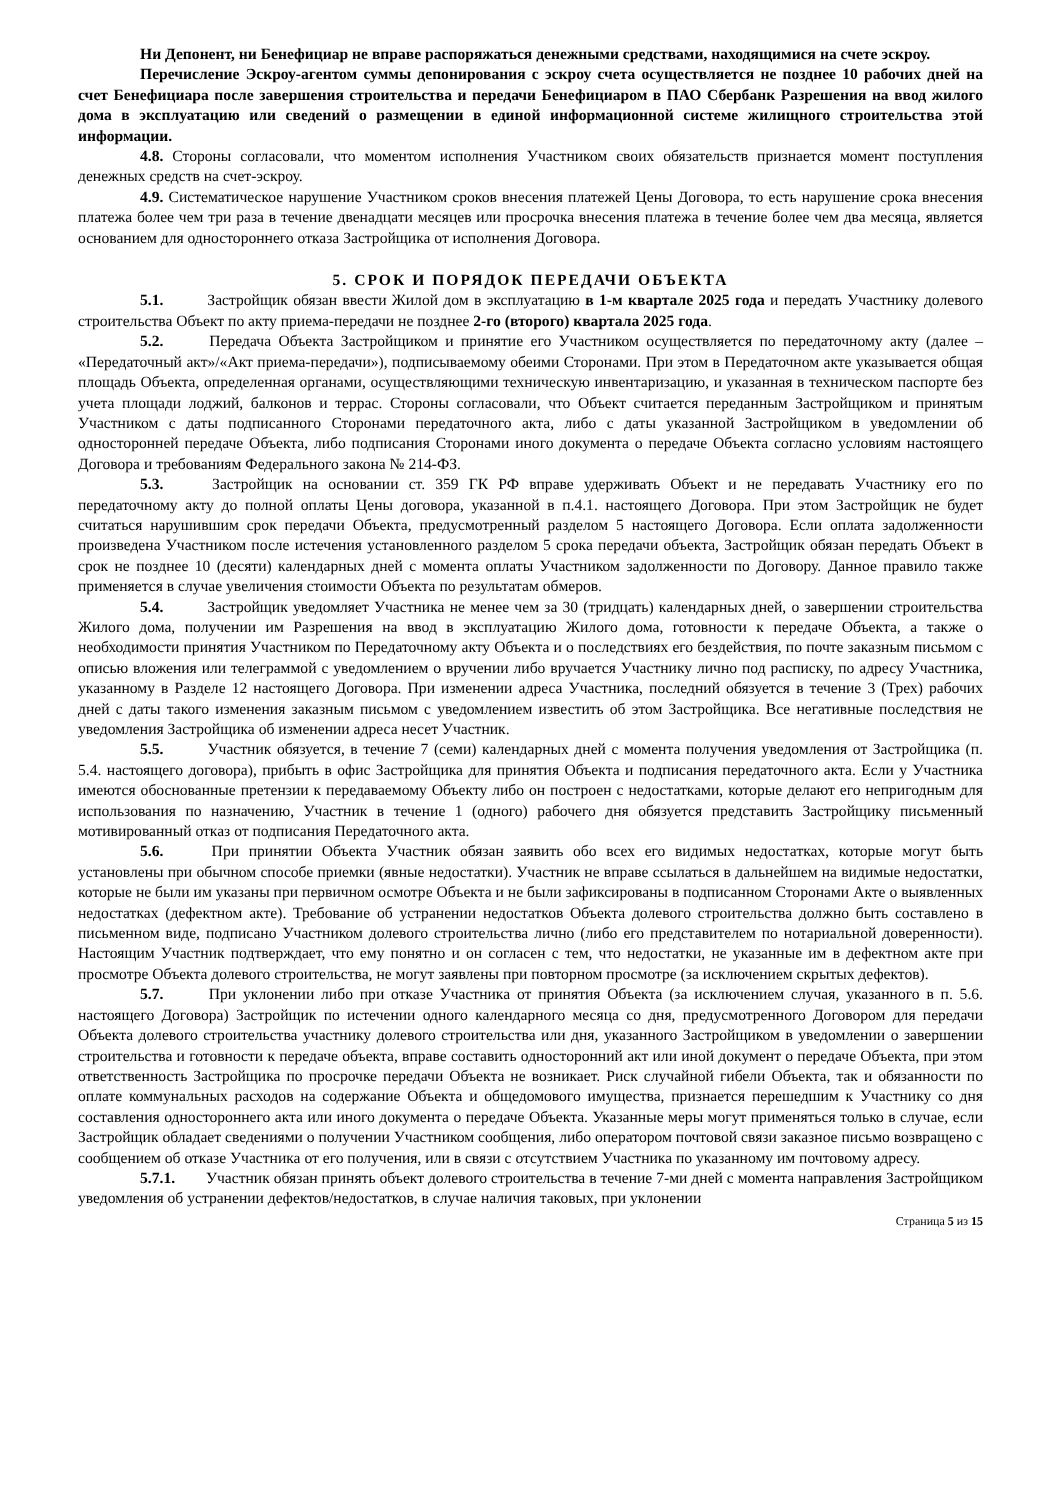Ни Депонент, ни Бенефициар не вправе распоряжаться денежными средствами, находящимися на счете эскроу.
Перечисление Эскроу-агентом суммы депонирования с эскроу счета осуществляется не позднее 10 рабочих дней на счет Бенефициара после завершения строительства и передачи Бенефициаром в ПАО Сбербанк Разрешения на ввод жилого дома в эксплуатацию или сведений о размещении в единой информационной системе жилищного строительства этой информации.
4.8. Стороны согласовали, что моментом исполнения Участником своих обязательств признается момент поступления денежных средств на счет-эскроу.
4.9. Систематическое нарушение Участником сроков внесения платежей Цены Договора, то есть нарушение срока внесения платежа более чем три раза в течение двенадцати месяцев или просрочка внесения платежа в течение более чем два месяца, является основанием для одностороннего отказа Застройщика от исполнения Договора.
5. СРОК И ПОРЯДОК ПЕРЕДАЧИ ОБЪЕКТА
5.1. Застройщик обязан ввести Жилой дом в эксплуатацию в 1-м квартале 2025 года и передать Участнику долевого строительства Объект по акту приема-передачи не позднее 2-го (второго) квартала 2025 года.
5.2. Передача Объекта Застройщиком и принятие его Участником осуществляется по передаточному акту (далее – «Передаточный акт»/«Акт приема-передачи»), подписываемому обеими Сторонами. При этом в Передаточном акте указывается общая площадь Объекта, определенная органами, осуществляющими техническую инвентаризацию, и указанная в техническом паспорте без учета площади лоджий, балконов и террас. Стороны согласовали, что Объект считается переданным Застройщиком и принятым Участником с даты подписанного Сторонами передаточного акта, либо с даты указанной Застройщиком в уведомлении об односторонней передаче Объекта, либо подписания Сторонами иного документа о передаче Объекта согласно условиям настоящего Договора и требованиям Федерального закона № 214-ФЗ.
5.3. Застройщик на основании ст. 359 ГК РФ вправе удерживать Объект и не передавать Участнику его по передаточному акту до полной оплаты Цены договора, указанной в п.4.1. настоящего Договора. При этом Застройщик не будет считаться нарушившим срок передачи Объекта, предусмотренный разделом 5 настоящего Договора. Если оплата задолженности произведена Участником после истечения установленного разделом 5 срока передачи объекта, Застройщик обязан передать Объект в срок не позднее 10 (десяти) календарных дней с момента оплаты Участником задолженности по Договору. Данное правило также применяется в случае увеличения стоимости Объекта по результатам обмеров.
5.4. Застройщик уведомляет Участника не менее чем за 30 (тридцать) календарных дней, о завершении строительства Жилого дома, получении им Разрешения на ввод в эксплуатацию Жилого дома, готовности к передаче Объекта, а также о необходимости принятия Участником по Передаточному акту Объекта и о последствиях его бездействия, по почте заказным письмом с описью вложения или телеграммой с уведомлением о вручении либо вручается Участнику лично под расписку, по адресу Участника, указанному в Разделе 12 настоящего Договора. При изменении адреса Участника, последний обязуется в течение 3 (Трех) рабочих дней с даты такого изменения заказным письмом с уведомлением известить об этом Застройщика. Все негативные последствия не уведомления Застройщика об изменении адреса несет Участник.
5.5. Участник обязуется, в течение 7 (семи) календарных дней с момента получения уведомления от Застройщика (п. 5.4. настоящего договора), прибыть в офис Застройщика для принятия Объекта и подписания передаточного акта. Если у Участника имеются обоснованные претензии к передаваемому Объекту либо он построен с недостатками, которые делают его непригодным для использования по назначению, Участник в течение 1 (одного) рабочего дня обязуется представить Застройщику письменный мотивированный отказ от подписания Передаточного акта.
5.6. При принятии Объекта Участник обязан заявить обо всех его видимых недостатках, которые могут быть установлены при обычном способе приемки (явные недостатки). Участник не вправе ссылаться в дальнейшем на видимые недостатки, которые не были им указаны при первичном осмотре Объекта и не были зафиксированы в подписанном Сторонами Акте о выявленных недостатках (дефектном акте). Требование об устранении недостатков Объекта долевого строительства должно быть составлено в письменном виде, подписано Участником долевого строительства лично (либо его представителем по нотариальной доверенности). Настоящим Участник подтверждает, что ему понятно и он согласен с тем, что недостатки, не указанные им в дефектном акте при просмотре Объекта долевого строительства, не могут заявлены при повторном просмотре (за исключением скрытых дефектов).
5.7. При уклонении либо при отказе Участника от принятия Объекта (за исключением случая, указанного в п. 5.6. настоящего Договора) Застройщик по истечении одного календарного месяца со дня, предусмотренного Договором для передачи Объекта долевого строительства участнику долевого строительства или дня, указанного Застройщиком в уведомлении о завершении строительства и готовности к передаче объекта, вправе составить односторонний акт или иной документ о передаче Объекта, при этом ответственность Застройщика по просрочке передачи Объекта не возникает. Риск случайной гибели Объекта, так и обязанности по оплате коммунальных расходов на содержание Объекта и общедомового имущества, признается перешедшим к Участнику со дня составления одностороннего акта или иного документа о передаче Объекта. Указанные меры могут применяться только в случае, если Застройщик обладает сведениями о получении Участником сообщения, либо оператором почтовой связи заказное письмо возвращено с сообщением об отказе Участника от его получения, или в связи с отсутствием Участника по указанному им почтовому адресу.
5.7.1. Участник обязан принять объект долевого строительства в течение 7-ми дней с момента направления Застройщиком уведомления об устранении дефектов/недостатков, в случае наличия таковых, при уклонении
Страница 5 из 15